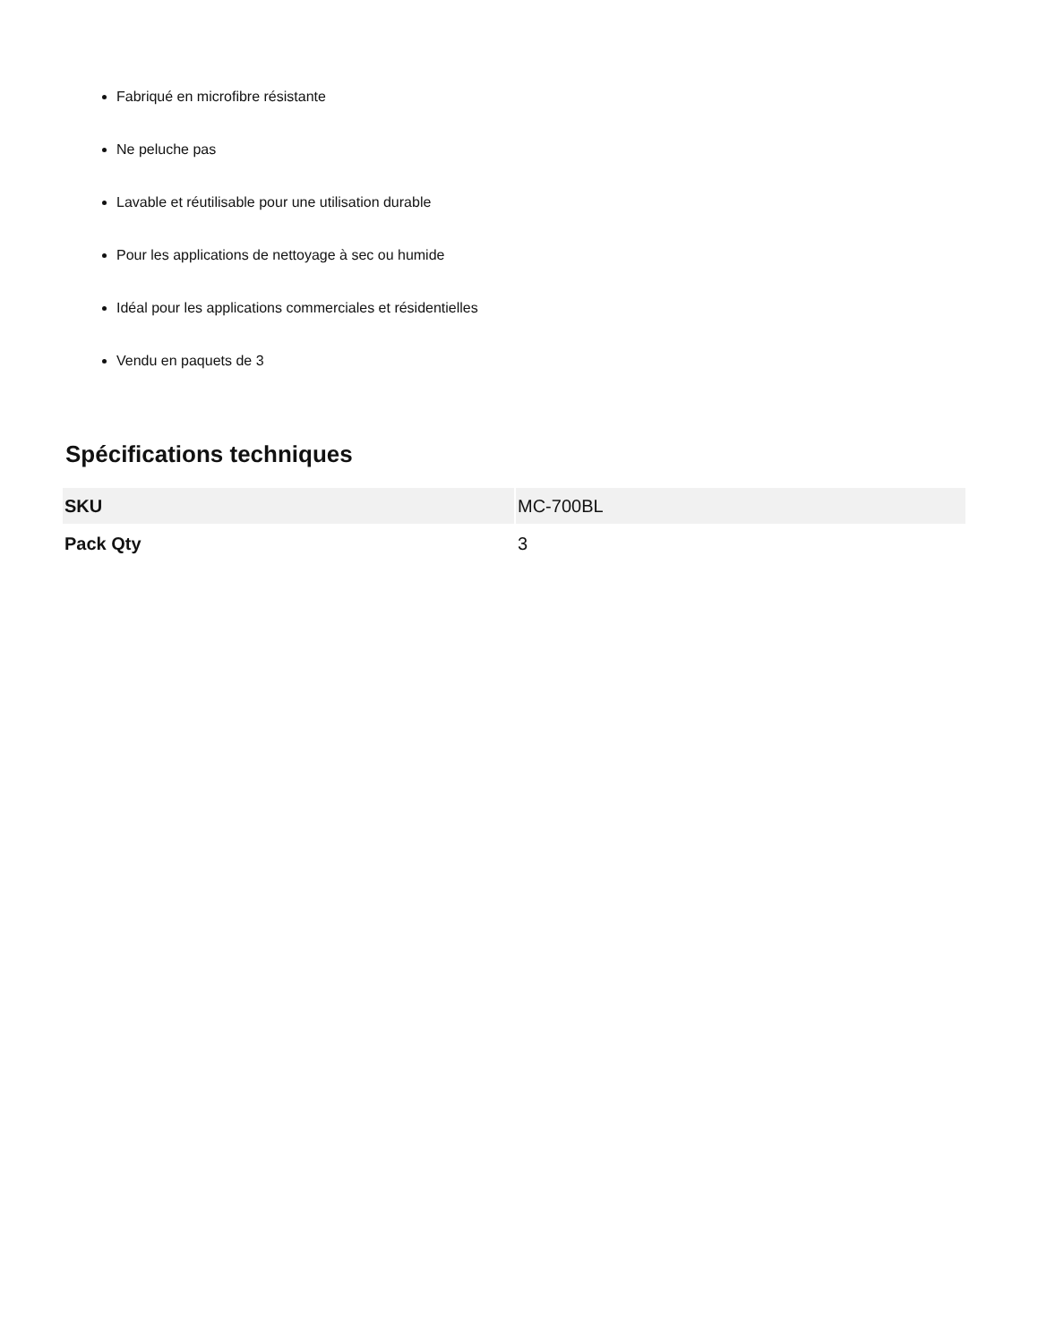Fabriqué en microfibre résistante
Ne peluche pas
Lavable et réutilisable pour une utilisation durable
Pour les applications de nettoyage à sec ou humide
Idéal pour les applications commerciales et résidentielles
Vendu en paquets de 3
Spécifications techniques
| SKU | MC-700BL |
| Pack Qty | 3 |